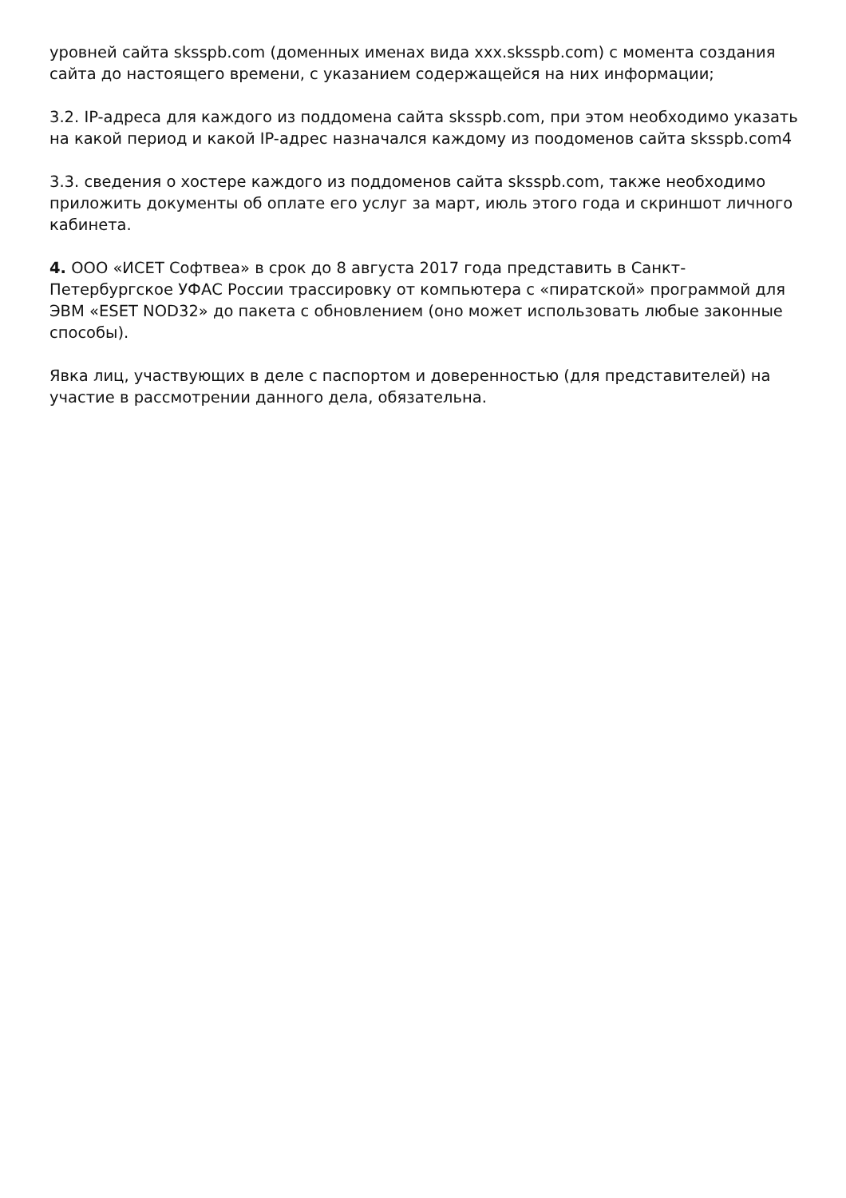уровней сайта sksspb.com (доменных именах вида xxx.sksspb.com) с момента создания сайта до настоящего времени, с указанием содержащейся на них информации;
3.2. IP-адреса для каждого из поддомена сайта sksspb.com, при этом необходимо указать на какой период и какой IP-адрес назначался каждому из поодоменов сайта sksspb.com4
3.3. сведения о хостере каждого из поддоменов сайта sksspb.com, также необходимо приложить документы об оплате его услуг за март, июль этого года и скриншот личного кабинета.
4. ООО «ИСЕТ Софтвеа» в срок до 8 августа 2017 года представить в Санкт-Петербургское УФАС России трассировку от компьютера с «пиратской» программой для ЭВМ «ESET NOD32» до пакета с обновлением (оно может использовать любые законные способы).
Явка лиц, участвующих в деле с паспортом и доверенностью (для представителей) на участие в рассмотрении данного дела, обязательна.